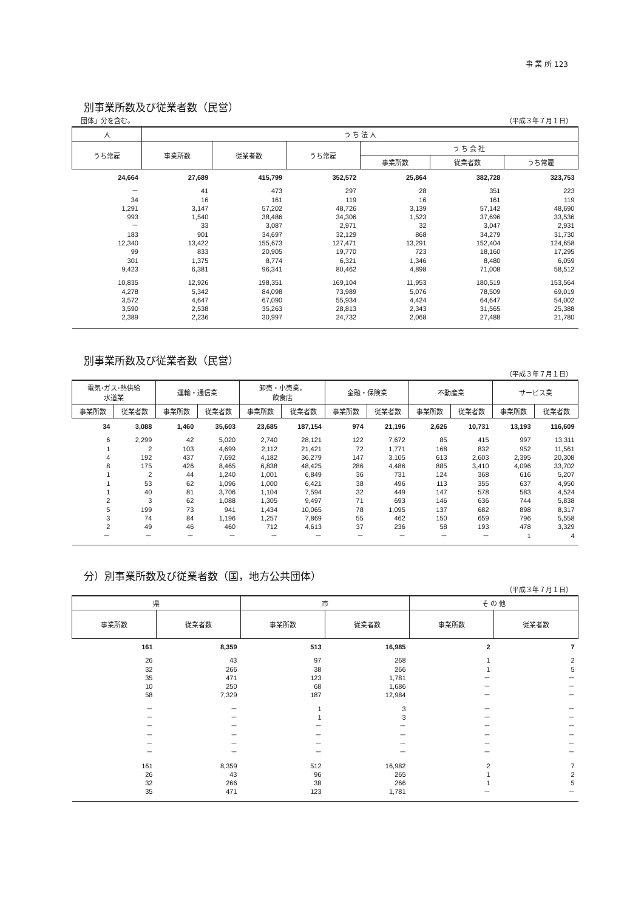事 業 所 123
別事業所数及び従業者数（民営）
団体」分を含む。 （平成３年７月１日）
| 人 | う ち 法 人 | | | | | |
| --- | --- | --- | --- | --- | --- | --- |
| うち常雇 | 事業所数 | 従業者数 | うち常雇 | う ち 会 社 | | |
| | | | | 事業所数 | 従業者数 | うち常雇 |
| 24,664 | 27,689 | 415,799 | 352,572 | 25,864 | 382,728 | 323,753 |
| － | 41 | 473 | 297 | 28 | 351 | 223 |
| 34 | 16 | 161 | 119 | 16 | 161 | 119 |
| 1,291 | 3,147 | 57,202 | 48,726 | 3,139 | 57,142 | 48,690 |
| 993 | 1,540 | 38,486 | 34,306 | 1,523 | 37,696 | 33,536 |
| － | 33 | 3,087 | 2,971 | 32 | 3,047 | 2,931 |
| 183 | 901 | 34,697 | 32,129 | 868 | 34,279 | 31,730 |
| 12,340 | 13,422 | 155,673 | 127,471 | 13,291 | 152,404 | 124,658 |
| 99 | 833 | 20,905 | 19,770 | 723 | 18,160 | 17,295 |
| 301 | 1,375 | 8,774 | 6,321 | 1,346 | 8,480 | 6,059 |
| 9,423 | 6,381 | 96,341 | 80,462 | 4,898 | 71,008 | 58,512 |
| 10,835 | 12,926 | 198,351 | 169,104 | 11,953 | 180,519 | 153,564 |
| 4,278 | 5,342 | 84,098 | 73,989 | 5,076 | 78,509 | 69,019 |
| 3,572 | 4,647 | 67,090 | 55,934 | 4,424 | 64,647 | 54,002 |
| 3,590 | 2,538 | 35,263 | 28,813 | 2,343 | 31,565 | 25,388 |
| 2,389 | 2,236 | 30,997 | 24,732 | 2,068 | 27,488 | 21,780 |
別事業所数及び従業者数（民営）
（平成３年７月１日）
| 電気･ガス･熱供給 水道業 | | 運輸・通信業 | | 卸売・小売業， 飲食店 | | 金融・保険業 | | 不動産業 | | サービス業 | |
| --- | --- | --- | --- | --- | --- | --- | --- | --- | --- | --- | --- |
| 事業所数 | 従業者数 | 事業所数 | 従業者数 | 事業所数 | 従業者数 | 事業所数 | 従業者数 | 事業所数 | 従業者数 | 事業所数 | 従業者数 |
| 34 | 3,088 | 1,460 | 35,603 | 23,685 | 187,154 | 974 | 21,196 | 2,626 | 10,731 | 13,193 | 116,609 |
| 6 | 2,299 | 42 | 5,020 | 2,740 | 28,121 | 122 | 7,672 | 85 | 415 | 997 | 13,311 |
| 1 | 2 | 103 | 4,699 | 2,112 | 21,421 | 72 | 1,771 | 168 | 832 | 952 | 11,561 |
| 4 | 192 | 437 | 7,692 | 4,182 | 36,279 | 147 | 3,105 | 613 | 2,603 | 2,395 | 20,308 |
| 8 | 175 | 426 | 8,465 | 6,838 | 48,425 | 286 | 4,486 | 885 | 3,410 | 4,096 | 33,702 |
| 1 | 2 | 44 | 1,240 | 1,001 | 6,849 | 36 | 731 | 124 | 368 | 616 | 5,207 |
| 1 | 53 | 62 | 1,096 | 1,000 | 6,421 | 38 | 496 | 113 | 355 | 637 | 4,950 |
| 1 | 40 | 81 | 3,706 | 1,104 | 7,594 | 32 | 449 | 147 | 578 | 583 | 4,524 |
| 2 | 3 | 62 | 1,088 | 1,305 | 9,497 | 71 | 693 | 146 | 636 | 744 | 5,838 |
| 5 | 199 | 73 | 941 | 1,434 | 10,065 | 78 | 1,095 | 137 | 682 | 898 | 8,317 |
| 3 | 74 | 84 | 1,196 | 1,257 | 7,869 | 55 | 462 | 150 | 659 | 796 | 5,558 |
| 2 | 49 | 46 | 460 | 712 | 4,613 | 37 | 236 | 58 | 193 | 478 | 3,329 |
| － | － | － | － | － | － | － | － | － | － | 1 | 4 |
分）別事業所数及び従業者数（国，地方公共団体）
（平成３年７月１日）
| 県 | | 市 | | そ の 他 | |
| --- | --- | --- | --- | --- | --- |
| 事業所数 | 従業者数 | 事業所数 | 従業者数 | 事業所数 | 従業者数 |
| 161 | 8,359 | 513 | 16,985 | 2 | 7 |
| 26 | 43 | 97 | 268 | 1 | 2 |
| 32 | 266 | 38 | 266 | 1 | 5 |
| 35 | 471 | 123 | 1,781 | － | － |
| 10 | 250 | 68 | 1,686 | － | － |
| 58 | 7,329 | 187 | 12,984 | － | － |
| － | － | 1 | 3 | － | － |
| － | － | 1 | 3 | － | － |
| － | － | － | － | － | － |
| － | － | － | － | － | － |
| － | － | － | － | － | － |
| － | － | － | － | － | － |
| 161 | 8,359 | 512 | 16,982 | 2 | 7 |
| 26 | 43 | 96 | 265 | 1 | 2 |
| 32 | 266 | 38 | 266 | 1 | 5 |
| 35 | 471 | 123 | 1,781 | － | － |